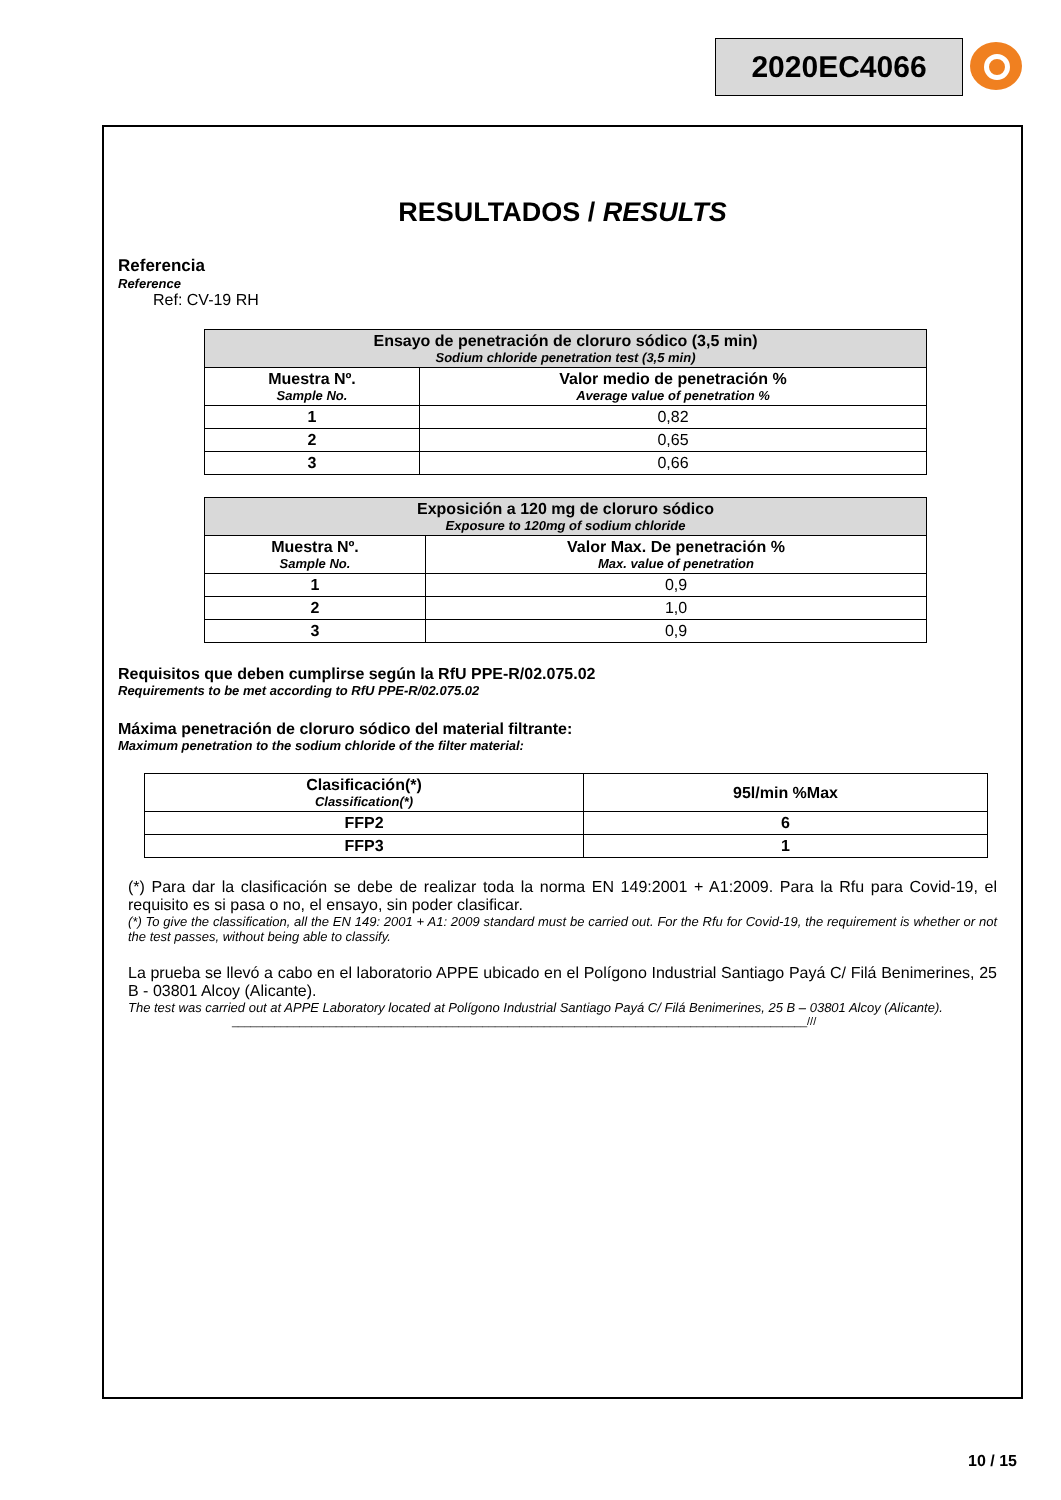2020EC4066
RESULTADOS / RESULTS
Referencia
Reference
Ref: CV-19 RH
| Ensayo de penetración de cloruro sódico (3,5 min) Sodium chloride penetration test (3,5 min) | |
| --- | --- |
| Muestra Nº. Sample No. | Valor medio de penetración % Average value of penetration % |
| 1 | 0,82 |
| 2 | 0,65 |
| 3 | 0,66 |
| Exposición a 120 mg de cloruro sódico Exposure to 120mg of sodium chloride | |
| --- | --- |
| Muestra Nº. Sample No. | Valor Max. De penetración % Max. value of penetration |
| 1 | 0,9 |
| 2 | 1,0 |
| 3 | 0,9 |
Requisitos que deben cumplirse según la RfU PPE-R/02.075.02
Requirements to be met according to RfU PPE-R/02.075.02
Máxima penetración de cloruro sódico del material filtrante:
Maximum penetration to the sodium chloride of the filter material:
| Clasificación(*) Classification(*) | 95l/min %Max |
| FFP2 | 6 |
| FFP3 | 1 |
(*) Para dar la clasificación se debe de realizar toda la norma EN 149:2001 + A1:2009. Para la Rfu para Covid-19, el requisito es si pasa o no, el ensayo, sin poder clasificar.
(*) To give the classification, all the EN 149: 2001 + A1: 2009 standard must be carried out. For the Rfu for Covid-19, the requirement is whether or not the test passes, without being able to classify.
La prueba se llevó a cabo en el laboratorio APPE ubicado en el Polígono Industrial Santiago Payá C/ Filá Benimerines, 25 B - 03801 Alcoy (Alicante).
The test was carried out at APPE Laboratory located at Polígono Industrial Santiago Payá C/ Filá Benimerines, 25 B – 03801 Alcoy (Alicante).
______________________________________________________________________________________________///
10 / 15